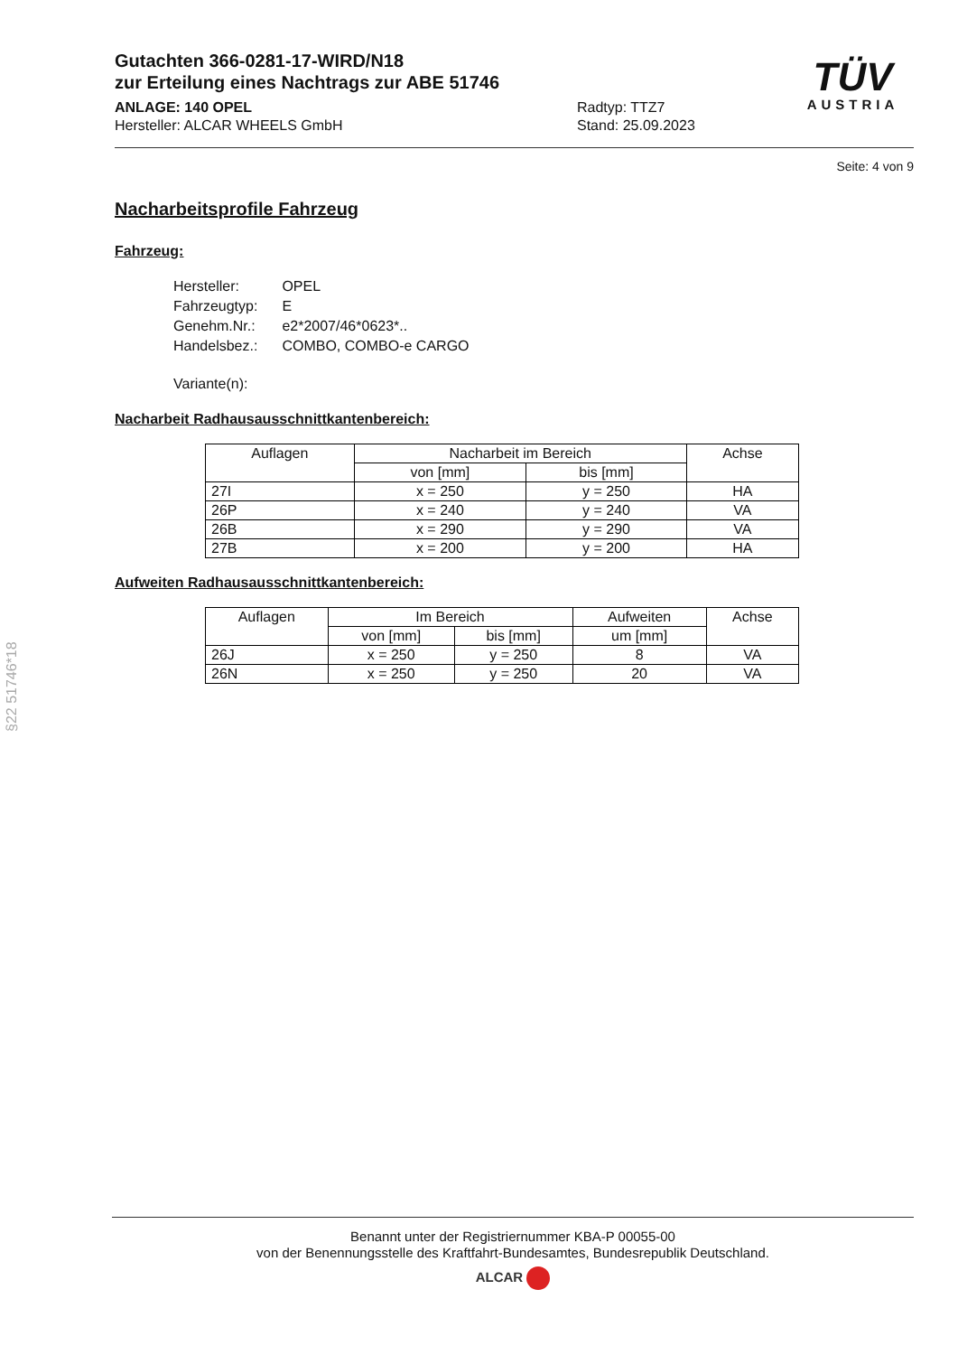§22 51746*18
TÜV
AUSTRIA
Gutachten 366-0281-17-WIRD/N18
zur Erteilung eines Nachtrags zur ABE 51746
ANLAGE: 140 OPEL
Hersteller: ALCAR WHEELS GmbH
Radtyp: TTZ7
Stand: 25.09.2023
Seite: 4 von 9
Nacharbeitsprofile Fahrzeug
Fahrzeug:
| Hersteller: | OPEL |
| Fahrzeugtyp: | E |
| Genehm.Nr.: | e2*2007/46*0623*.. |
| Handelsbez.: | COMBO, COMBO-e CARGO |
| Variante(n): | |
Nacharbeit Radhausausschnittkantenbereich:
| Auflagen | Nacharbeit im Bereich | | Achse |
| --- | --- | --- | --- |
| | von [mm] | bis [mm] | |
| 27I | x = 250 | y = 250 | HA |
| 26P | x = 240 | y = 240 | VA |
| 26B | x = 290 | y = 290 | VA |
| 27B | x = 200 | y = 200 | HA |
Aufweiten Radhausausschnittkantenbereich:
| Auflagen | Im Bereich | | Aufweiten | Achse |
| --- | --- | --- | --- | --- |
| | von [mm] | bis [mm] | um [mm] | |
| 26J | x = 250 | y = 250 | 8 | VA |
| 26N | x = 250 | y = 250 | 20 | VA |
Benannt unter der Registriernummer KBA-P 00055-00
von der Benennungsstelle des Kraftfahrt-Bundesamtes, Bundesrepublik Deutschland.
ALCAR